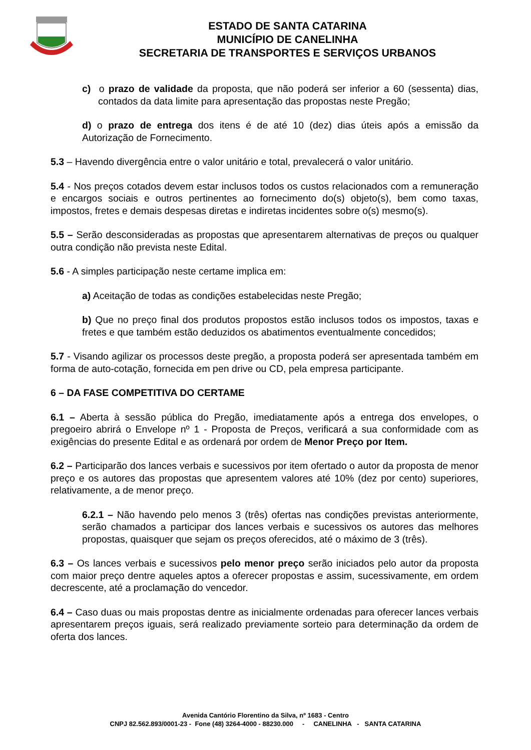ESTADO DE SANTA CATARINA
MUNICÍPIO DE CANELINHA
SECRETARIA DE TRANSPORTES E SERVIÇOS URBANOS
c) o prazo de validade da proposta, que não poderá ser inferior a 60 (sessenta) dias, contados da data limite para apresentação das propostas neste Pregão;
d) o prazo de entrega dos itens é de até 10 (dez) dias úteis após a emissão da Autorização de Fornecimento.
5.3 – Havendo divergência entre o valor unitário e total, prevalecerá o valor unitário.
5.4 - Nos preços cotados devem estar inclusos todos os custos relacionados com a remuneração e encargos sociais e outros pertinentes ao fornecimento do(s) objeto(s), bem como taxas, impostos, fretes e demais despesas diretas e indiretas incidentes sobre o(s) mesmo(s).
5.5 – Serão desconsideradas as propostas que apresentarem alternativas de preços ou qualquer outra condição não prevista neste Edital.
5.6 - A simples participação neste certame implica em:
a) Aceitação de todas as condições estabelecidas neste Pregão;
b) Que no preço final dos produtos propostos estão inclusos todos os impostos, taxas e fretes e que também estão deduzidos os abatimentos eventualmente concedidos;
5.7 - Visando agilizar os processos deste pregão, a proposta poderá ser apresentada também em forma de auto-cotação, fornecida em pen drive ou CD, pela empresa participante.
6 – DA FASE COMPETITIVA DO CERTAME
6.1 – Aberta à sessão pública do Pregão, imediatamente após a entrega dos envelopes, o pregoeiro abrirá o Envelope nº 1 - Proposta de Preços, verificará a sua conformidade com as exigências do presente Edital e as ordenará por ordem de Menor Preço por Item.
6.2 – Participarão dos lances verbais e sucessivos por item ofertado o autor da proposta de menor preço e os autores das propostas que apresentem valores até 10% (dez por cento) superiores, relativamente, a de menor preço.
6.2.1 – Não havendo pelo menos 3 (três) ofertas nas condições previstas anteriormente, serão chamados a participar dos lances verbais e sucessivos os autores das melhores propostas, quaisquer que sejam os preços oferecidos, até o máximo de 3 (três).
6.3 – Os lances verbais e sucessivos pelo menor preço serão iniciados pelo autor da proposta com maior preço dentre aqueles aptos a oferecer propostas e assim, sucessivamente, em ordem decrescente, até a proclamação do vencedor.
6.4 – Caso duas ou mais propostas dentre as inicialmente ordenadas para oferecer lances verbais apresentarem preços iguais, será realizado previamente sorteio para determinação da ordem de oferta dos lances.
Avenida Cantório Florentino da Silva, nº 1683 - Centro
CNPJ 82.562.893/0001-23 - Fone (48) 3264-4000 - 88230.000 - CANELINHA - SANTA CATARINA